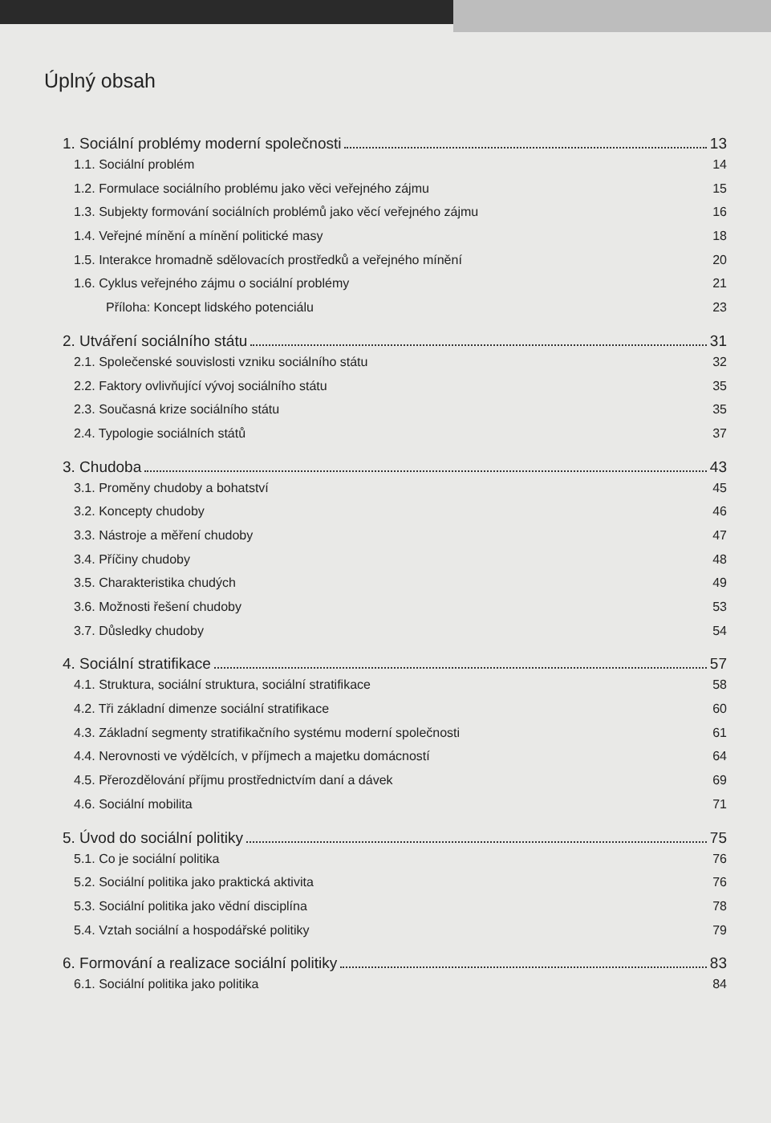Úplný obsah
1. Sociální problémy moderní společnosti 13
1.1. Sociální problém 14
1.2. Formulace sociálního problému jako věci veřejného zájmu 15
1.3. Subjekty formování sociálních problémů jako věcí veřejného zájmu 16
1.4. Veřejné mínění a mínění politické masy 18
1.5. Interakce hromadně sdělovacích prostředků a veřejného mínění 20
1.6. Cyklus veřejného zájmu o sociální problémy 21
Příloha: Koncept lidského potenciálu 23
2. Utváření sociálního státu 31
2.1. Společenské souvislosti vzniku sociálního státu 32
2.2. Faktory ovlivňující vývoj sociálního státu 35
2.3. Současná krize sociálního státu 35
2.4. Typologie sociálních států 37
3. Chudoba 43
3.1. Proměny chudoby a bohatství 45
3.2. Koncepty chudoby 46
3.3. Nástroje a měření chudoby 47
3.4. Příčiny chudoby 48
3.5. Charakteristika chudých 49
3.6. Možnosti řešení chudoby 53
3.7. Důsledky chudoby 54
4. Sociální stratifikace 57
4.1. Struktura, sociální struktura, sociální stratifikace 58
4.2. Tři základní dimenze sociální stratifikace 60
4.3. Základní segmenty stratifikačního systému moderní společnosti 61
4.4. Nerovnosti ve výdělcích, v příjmech a majetku domácností 64
4.5. Přerozdělování příjmu prostřednictvím daní a dávek 69
4.6. Sociální mobilita 71
5. Úvod do sociální politiky 75
5.1. Co je sociální politika 76
5.2. Sociální politika jako praktická aktivita 76
5.3. Sociální politika jako vědní disciplína 78
5.4. Vztah sociální a hospodářské politiky 79
6. Formování a realizace sociální politiky 83
6.1. Sociální politika jako politika 84